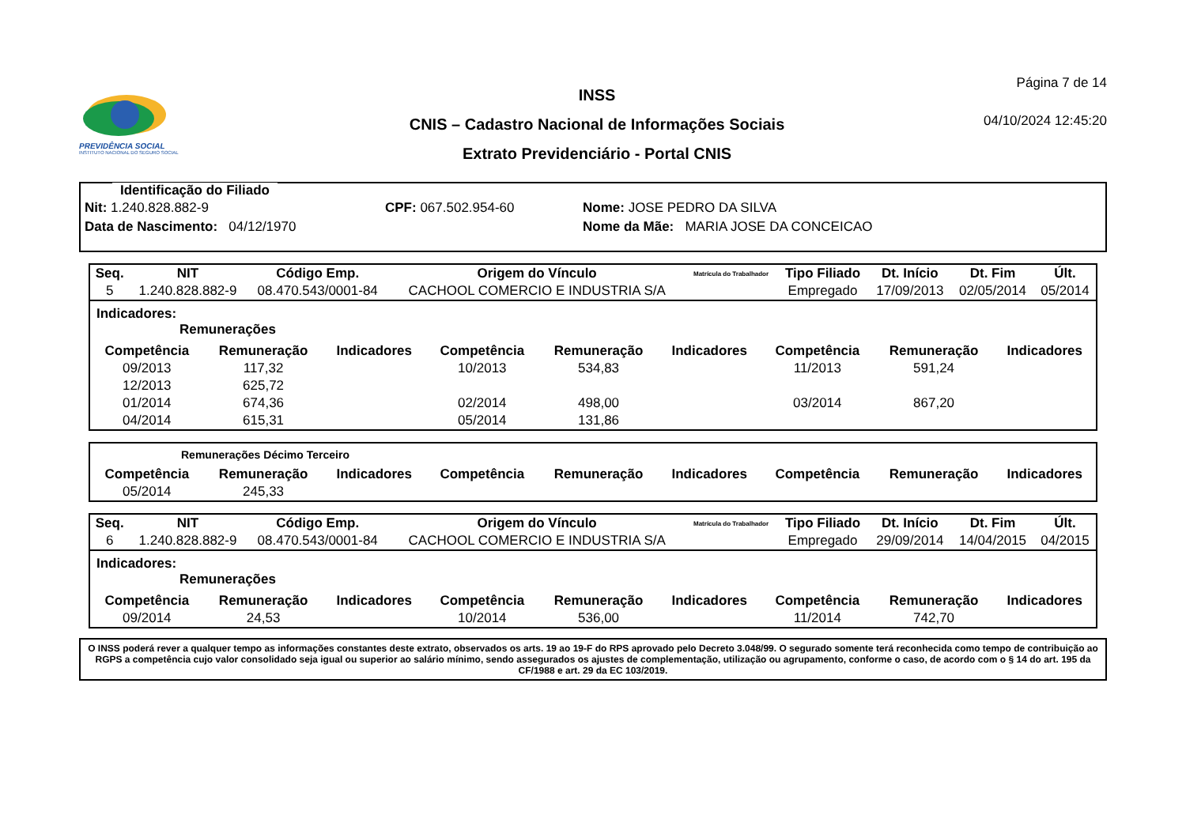PREVIDÊNCIA SOCIAL
INSTITUTO NACIONAL DO SEGURO SOCIAL
INSS
CNIS – Cadastro Nacional de Informações Sociais
Extrato Previdenciário - Portal CNIS
Página 7 de 14
04/10/2024 12:45:20
Identificação do Filiado
Nit: 1.240.828.882-9 CPF: 067.502.954-60 Nome: JOSE PEDRO DA SILVA
Data de Nascimento: 04/12/1970 Nome da Mãe: MARIA JOSE DA CONCEICAO
| Seq. | NIT | Código Emp. | Origem do Vínculo | Matrícula do Trabalhador | Tipo Filiado | Dt. Início | Dt. Fim | Últ. |
| --- | --- | --- | --- | --- | --- | --- | --- | --- |
| 5 | 1.240.828.882-9 | 08.470.543/0001-84 | CACHOOL COMERCIO E INDUSTRIA S/A | | Empregado | 17/09/2013 | 02/05/2014 | 05/2014 |
Indicadores:
Remunerações
| Competência | Remuneração | Indicadores | Competência | Remuneração | Indicadores | Competência | Remuneração | Indicadores |
| --- | --- | --- | --- | --- | --- | --- | --- | --- |
| 09/2013 | 117,32 | | 10/2013 | 534,83 | | 11/2013 | 591,24 | |
| 12/2013 | 625,72 | | | | | | | |
| 01/2014 | 674,36 | | 02/2014 | 498,00 | | 03/2014 | 867,20 | |
| 04/2014 | 615,31 | | 05/2014 | 131,86 | | | | |
Remunerações Décimo Terceiro
| Competência | Remuneração | Indicadores | Competência | Remuneração | Indicadores | Competência | Remuneração | Indicadores |
| --- | --- | --- | --- | --- | --- | --- | --- | --- |
| 05/2014 | 245,33 | | | | | | | |
| Seq. | NIT | Código Emp. | Origem do Vínculo | Matrícula do Trabalhador | Tipo Filiado | Dt. Início | Dt. Fim | Últ. |
| --- | --- | --- | --- | --- | --- | --- | --- | --- |
| 6 | 1.240.828.882-9 | 08.470.543/0001-84 | CACHOOL COMERCIO E INDUSTRIA S/A | | Empregado | 29/09/2014 | 14/04/2015 | 04/2015 |
Indicadores:
Remunerações
| Competência | Remuneração | Indicadores | Competência | Remuneração | Indicadores | Competência | Remuneração | Indicadores |
| --- | --- | --- | --- | --- | --- | --- | --- | --- |
| 09/2014 | 24,53 | | 10/2014 | 536,00 | | 11/2014 | 742,70 | |
O INSS poderá rever a qualquer tempo as informações constantes deste extrato, observados os arts. 19 ao 19-F do RPS aprovado pelo Decreto 3.048/99. O segurado somente terá reconhecida como tempo de contribuição ao RGPS a competência cujo valor consolidado seja igual ou superior ao salário mínimo, sendo assegurados os ajustes de complementação, utilização ou agrupamento, conforme o caso, de acordo com o § 14 do art. 195 da CF/1988 e art. 29 da EC 103/2019.